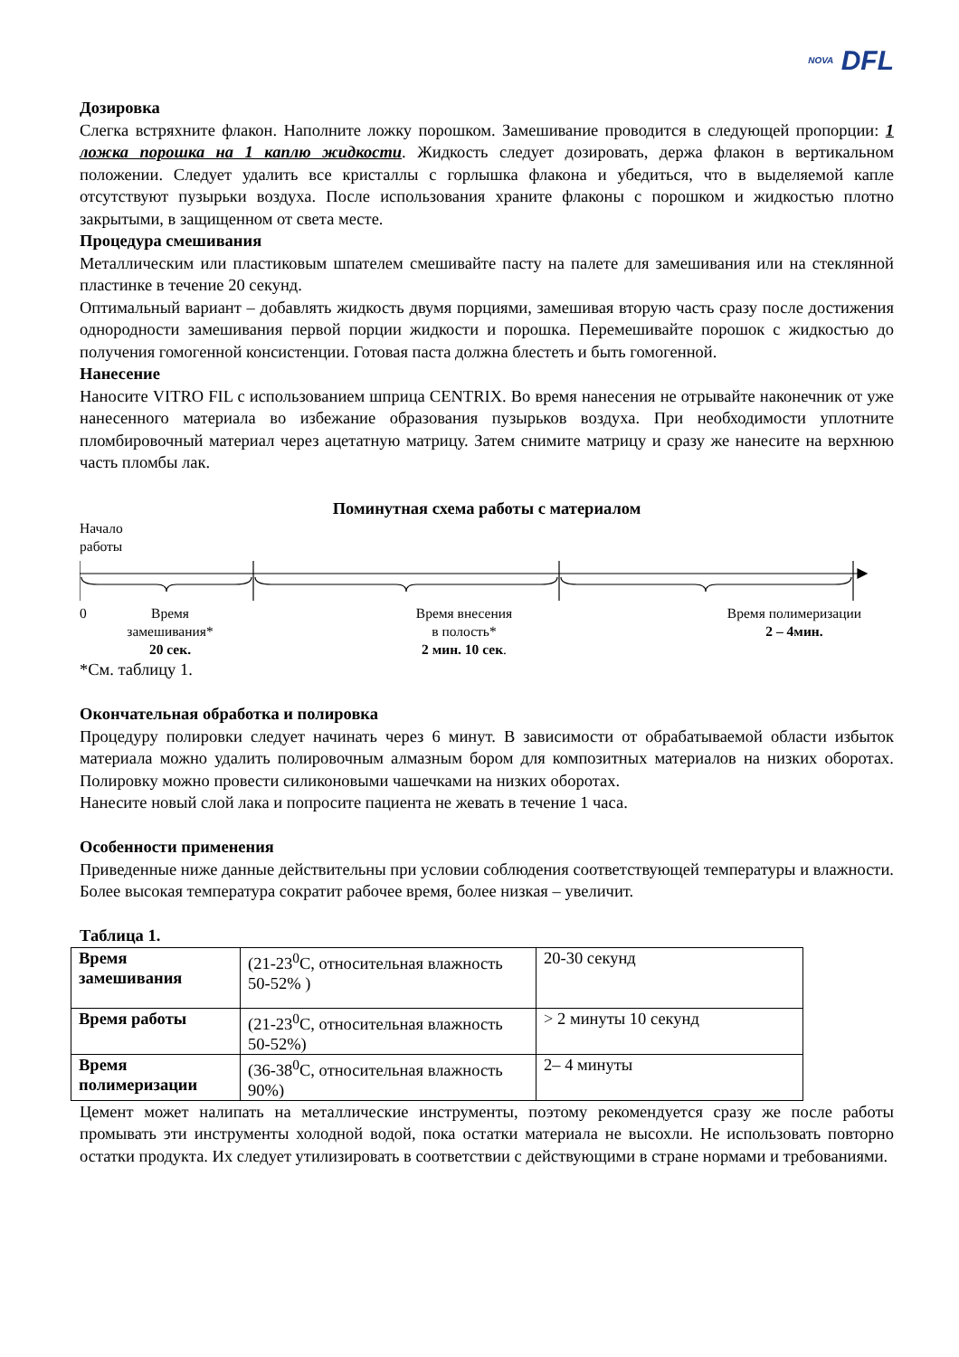NOVA DFL
Дозировка
Слегка встряхните флакон. Наполните ложку порошком. Замешивание проводится в следующей пропорции: 1 ложка порошка на 1 каплю жидкости. Жидкость следует дозировать, держа флакон в вертикальном положении. Следует удалить все кристаллы с горлышка флакона и убедиться, что в выделяемой капле отсутствуют пузырьки воздуха. После использования храните флаконы с порошком и жидкостью плотно закрытыми, в защищенном от света месте.
Процедура смешивания
Металлическим или пластиковым шпателем смешивайте пасту на палете для замешивания или на стеклянной пластинке в течение 20 секунд.
Оптимальный вариант – добавлять жидкость двумя порциями, замешивая вторую часть сразу после достижения однородности замешивания первой порции жидкости и порошка. Перемешивайте порошок с жидкостью до получения гомогенной консистенции. Готовая паста должна блестеть и быть гомогенной.
Нанесение
Наносите VITRO FIL с использованием шприца CENTRIX. Во время нанесения не отрывайте наконечник от уже нанесенного материала во избежание образования пузырьков воздуха. При необходимости уплотните пломбировочный материал через ацетатную матрицу. Затем снимите матрицу и сразу же нанесите на верхнюю часть пломбы лак.
Поминутная схема работы с материалом
Начало
работы
0 Время
замешивания*
20 сек.
Время внесения
в полость*
2 мин. 10 сек.
Время полимеризации
2 – 4мин.
*См. таблицу 1.
Окончательная обработка и полировка
Процедуру полировки следует начинать через 6 минут. В зависимости от обрабатываемой области избыток материала можно удалить полировочным алмазным бором для композитных материалов на низких оборотах. Полировку можно провести силиконовыми чашечками на низких оборотах.
Нанесите новый слой лака и попросите пациента не жевать в течение 1 часа.
Особенности применения
Приведенные ниже данные действительны при условии соблюдения соответствующей температуры и влажности. Более высокая температура сократит рабочее время, более низкая – увеличит.
Таблица 1.
| Время замешивания | (21-23<sup>0</sup>C, относительная влажность 50-52% ) | 20-30 секунд |
| Время работы | (21-23<sup>0</sup>C, относительная влажность 50-52%) | > 2 минуты 10 секунд |
| Время полимеризации | (36-38<sup>0</sup>C, относительная влажность 90%) | 2– 4 минуты |
Цемент может налипать на металлические инструменты, поэтому рекомендуется сразу же после работы промывать эти инструменты холодной водой, пока остатки материала не высохли. Не использовать повторно остатки продукта. Их следует утилизировать в соответствии с действующими в стране нормами и требованиями.